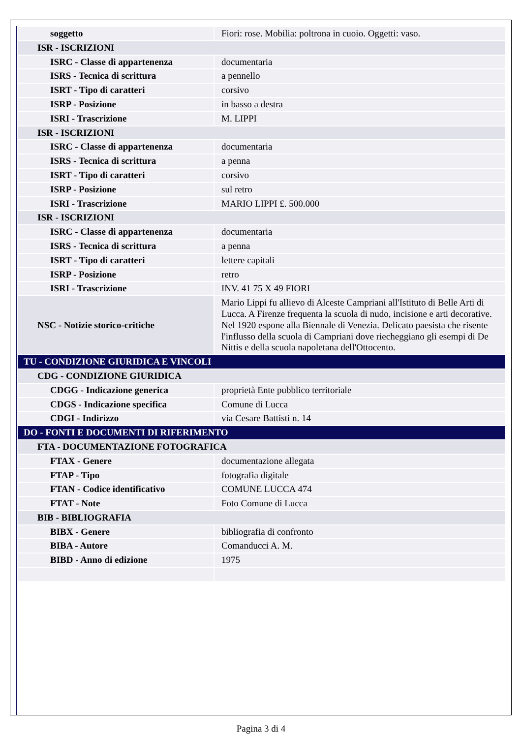| soggetto | Fiori: rose. Mobilia: poltrona in cuoio. Oggetti: vaso. |
| ISR - ISCRIZIONI | |
| ISRC - Classe di appartenenza | documentaria |
| ISRS - Tecnica di scrittura | a pennello |
| ISRT - Tipo di caratteri | corsivo |
| ISRP - Posizione | in basso a destra |
| ISRI - Trascrizione | M. LIPPI |
| ISR - ISCRIZIONI | |
| ISRC - Classe di appartenenza | documentaria |
| ISRS - Tecnica di scrittura | a penna |
| ISRT - Tipo di caratteri | corsivo |
| ISRP - Posizione | sul retro |
| ISRI - Trascrizione | MARIO LIPPI £. 500.000 |
| ISR - ISCRIZIONI | |
| ISRC - Classe di appartenenza | documentaria |
| ISRS - Tecnica di scrittura | a penna |
| ISRT - Tipo di caratteri | lettere capitali |
| ISRP - Posizione | retro |
| ISRI - Trascrizione | INV. 41 75 X 49 FIORI |
| NSC - Notizie storico-critiche | Mario Lippi fu allievo di Alceste Campriani all'Istituto di Belle Arti di Lucca. A Firenze frequenta la scuola di nudo, incisione e arti decorative. Nel 1920 espone alla Biennale di Venezia. Delicato paesista che risente l'influsso della scuola di Campriani dove riecheggiano gli esempi di De Nittis e della scuola napoletana dell'Ottocento. |
| TU - CONDIZIONE GIURIDICA E VINCOLI | |
| CDG - CONDIZIONE GIURIDICA | |
| CDGG - Indicazione generica | proprietà Ente pubblico territoriale |
| CDGS - Indicazione specifica | Comune di Lucca |
| CDGI - Indirizzo | via Cesare Battisti n. 14 |
| DO - FONTI E DOCUMENTI DI RIFERIMENTO | |
| FTA - DOCUMENTAZIONE FOTOGRAFICA | |
| FTAX - Genere | documentazione allegata |
| FTAP - Tipo | fotografia digitale |
| FTAN - Codice identificativo | COMUNE LUCCA 474 |
| FTAT - Note | Foto Comune di Lucca |
| BIB - BIBLIOGRAFIA | |
| BIBX - Genere | bibliografia di confronto |
| BIBA - Autore | Comanducci A. M. |
| BIBD - Anno di edizione | 1975 |
Pagina 3 di 4